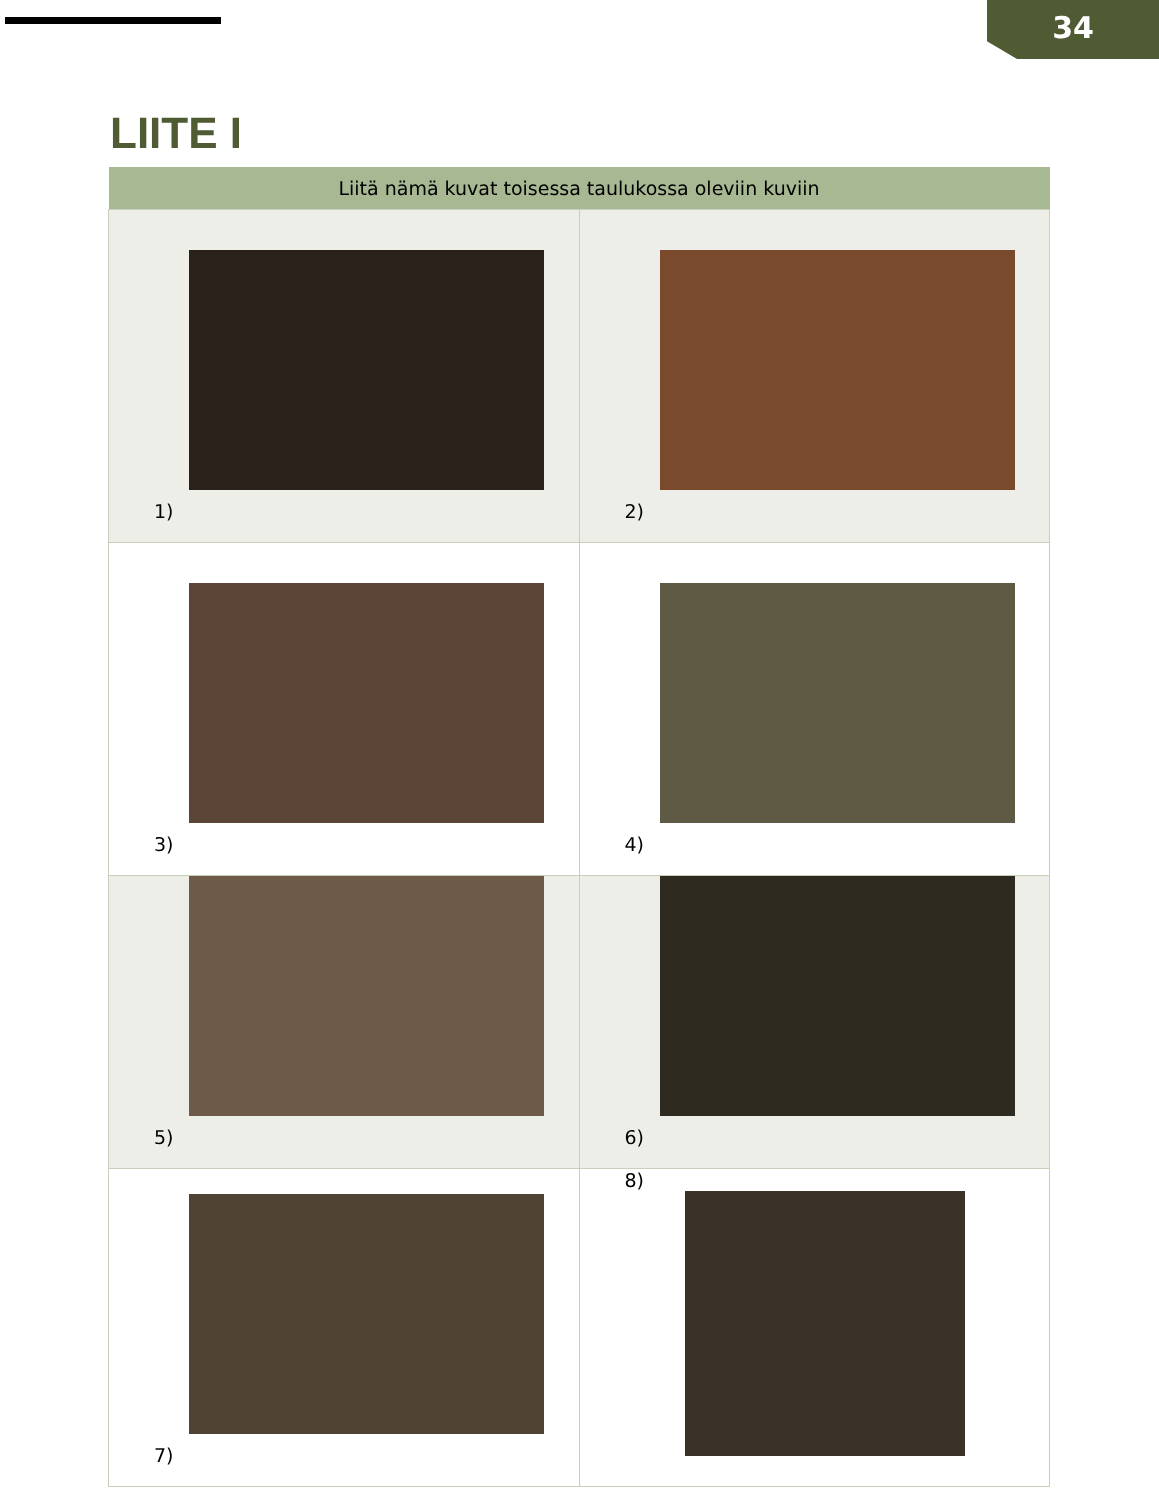34
LIITE I
| Liitä nämä kuvat toisessa taulukossa oleviin kuviin | |
| --- | --- |
| 1) | 2) |
| 3) | 4) |
| 5) | 6) |
| 7) | 8) |